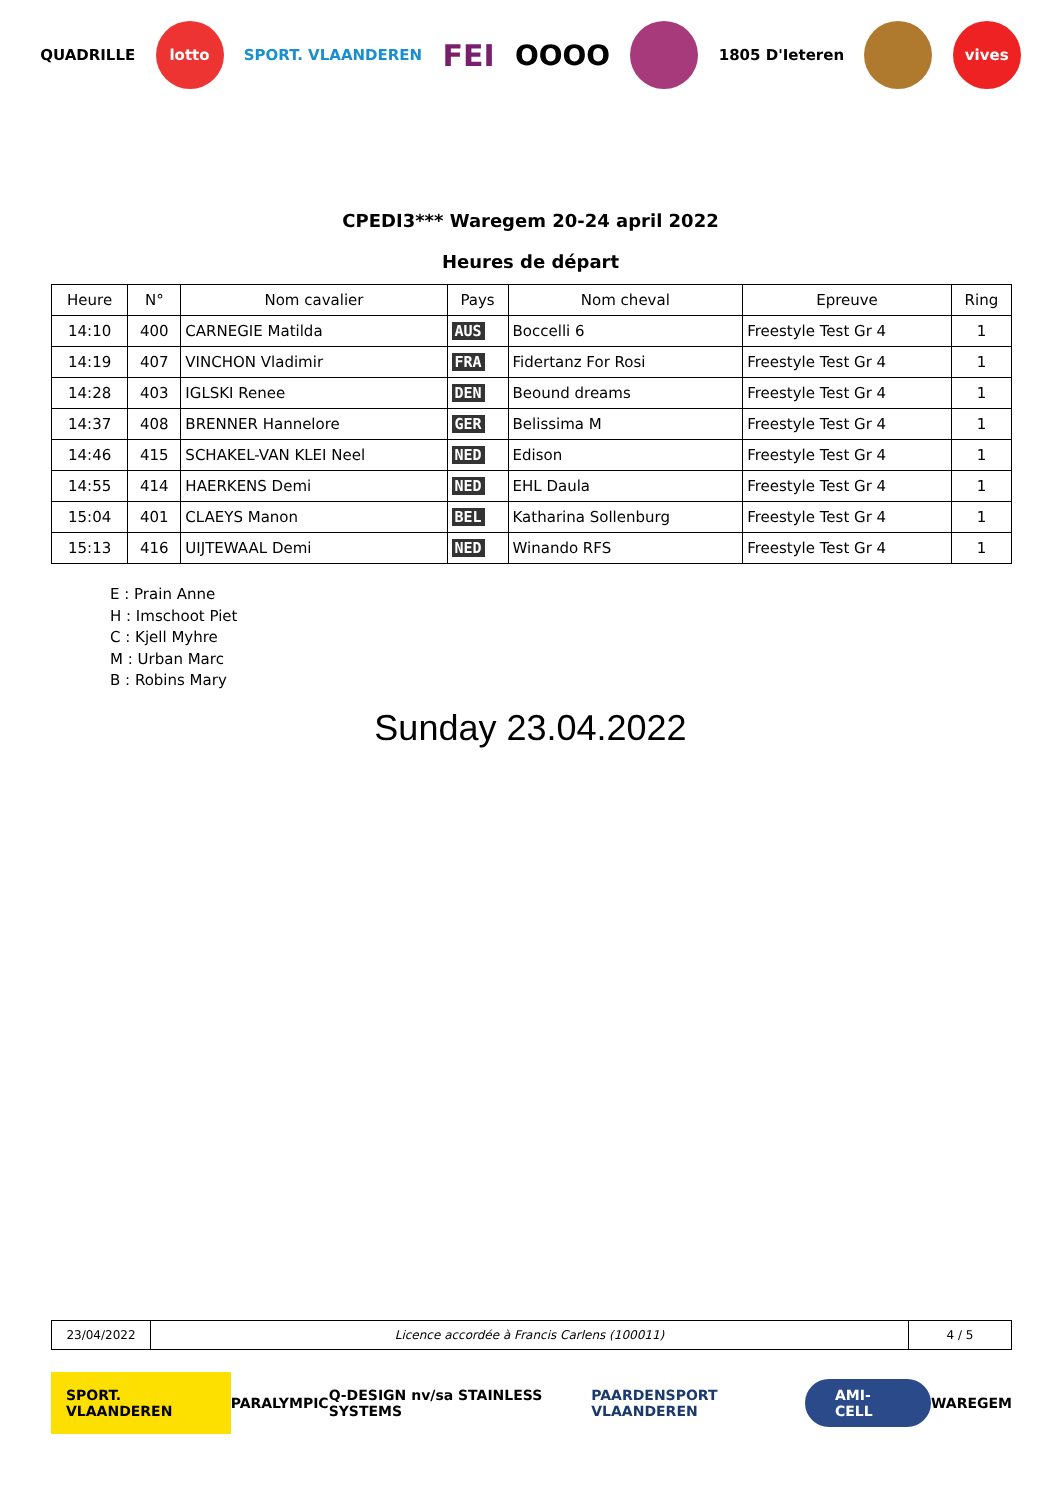QUADRILLE
lotto
SPORT. VLAANDEREN
FEI OOOO
1805 D'Ieteren
vives
CPEDI3*** Waregem 20-24 april 2022
Heures de départ
| Heure | N° | Nom cavalier | Pays | Nom cheval | Epreuve | Ring |
| --- | --- | --- | --- | --- | --- | --- |
| 14:10 | 400 | CARNEGIE Matilda | AUS | Boccelli 6 | Freestyle Test Gr 4 | 1 |
| 14:19 | 407 | VINCHON Vladimir | FRA | Fidertanz For Rosi | Freestyle Test Gr 4 | 1 |
| 14:28 | 403 | IGLSKI Renee | DEN | Beound dreams | Freestyle Test Gr 4 | 1 |
| 14:37 | 408 | BRENNER Hannelore | GER | Belissima M | Freestyle Test Gr 4 | 1 |
| 14:46 | 415 | SCHAKEL-VAN KLEI Neel | NED | Edison | Freestyle Test Gr 4 | 1 |
| 14:55 | 414 | HAERKENS Demi | NED | EHL Daula | Freestyle Test Gr 4 | 1 |
| 15:04 | 401 | CLAEYS Manon | BEL | Katharina Sollenburg | Freestyle Test Gr 4 | 1 |
| 15:13 | 416 | UIJTEWAAL Demi | NED | Winando RFS | Freestyle Test Gr 4 | 1 |
E : Prain Anne
H : Imschoot Piet
C : Kjell Myhre
M : Urban Marc
B : Robins Mary
Sunday 23.04.2022
| 23/04/2022 | Licence accordée à Francis Carlens (100011) | 4 / 5 |
SPORT. VLAANDEREN PARALYMPIC Q-DESIGN nv/sa STAINLESS SYSTEMS PAARDENSPORT VLAANDEREN AMI-CELL WAREGEM